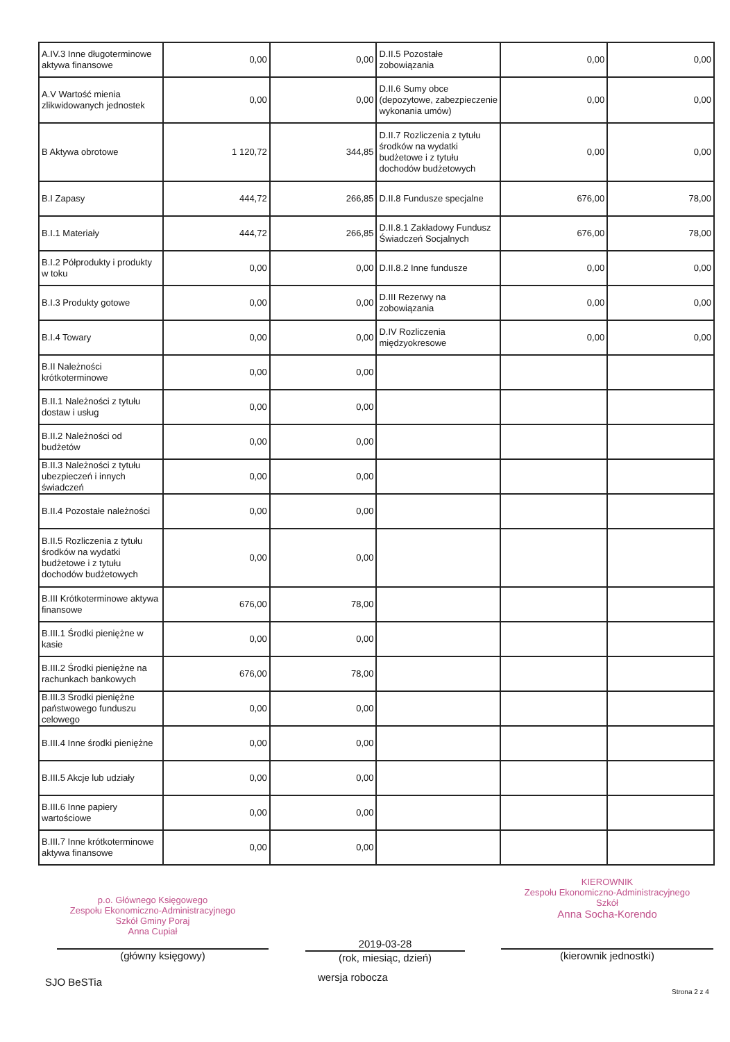| A.IV.3 Inne długoterminowe aktywa finansowe | 0,00 | 0,00 | D.II.5 Pozostałe zobowiązania | 0,00 | 0,00 |
| A.V Wartość mienia zlikwidowanych jednostek | 0,00 | 0,00 | D.II.6 Sumy obce (depozytowe, zabezpieczenie wykonania umów) | 0,00 | 0,00 |
| B Aktywa obrotowe | 1 120,72 | 344,85 | D.II.7 Rozliczenia z tytułu środków na wydatki budżetowe i z tytułu dochodów budżetowych | 0,00 | 0,00 |
| B.I Zapasy | 444,72 | 266,85 | D.II.8 Fundusze specjalne | 676,00 | 78,00 |
| B.I.1 Materiały | 444,72 | 266,85 | D.II.8.1 Zakładowy Fundusz Świadczeń Socjalnych | 676,00 | 78,00 |
| B.I.2 Półprodukty i produkty w toku | 0,00 | 0,00 | D.II.8.2 Inne fundusze | 0,00 | 0,00 |
| B.I.3 Produkty gotowe | 0,00 | 0,00 | D.III Rezerwy na zobowiązania | 0,00 | 0,00 |
| B.I.4 Towary | 0,00 | 0,00 | D.IV Rozliczenia międzyokresowe | 0,00 | 0,00 |
| B.II Należności krótkoterminowe | 0,00 | 0,00 | | | |
| B.II.1 Należności z tytułu dostaw i usług | 0,00 | 0,00 | | | |
| B.II.2 Należności od budżetów | 0,00 | 0,00 | | | |
| B.II.3 Należności z tytułu ubezpieczeń i innych świadczeń | 0,00 | 0,00 | | | |
| B.II.4 Pozostałe należności | 0,00 | 0,00 | | | |
| B.II.5 Rozliczenia z tytułu środków na wydatki budżetowe i z tytułu dochodów budżetowych | 0,00 | 0,00 | | | |
| B.III Krótkoterminowe aktywa finansowe | 676,00 | 78,00 | | | |
| B.III.1 Środki pieniężne w kasie | 0,00 | 0,00 | | | |
| B.III.2 Środki pieniężne na rachunkach bankowych | 676,00 | 78,00 | | | |
| B.III.3 Środki pieniężne państwowego funduszu celowego | 0,00 | 0,00 | | | |
| B.III.4 Inne środki pieniężne | 0,00 | 0,00 | | | |
| B.III.5 Akcje lub udziały | 0,00 | 0,00 | | | |
| B.III.6 Inne papiery wartościowe | 0,00 | 0,00 | | | |
| B.III.7 Inne krótkoterminowe aktywa finansowe | 0,00 | 0,00 | | | |
p.o. Głównego Księgowego
Zespołu Ekonomiczno-Administracyjnego
Szkół Gminy Poraj
Anna Cupiał
KIEROWNIK
Zespołu Ekonomiczno-Administracyjnego Szkół
Anna Socha-Korendo
(główny księgowy)
2019-03-28
(rok, miesiąc, dzień) (kierownik jednostki)
SJO BeSTia wersja robocza
Strona 2 z 4